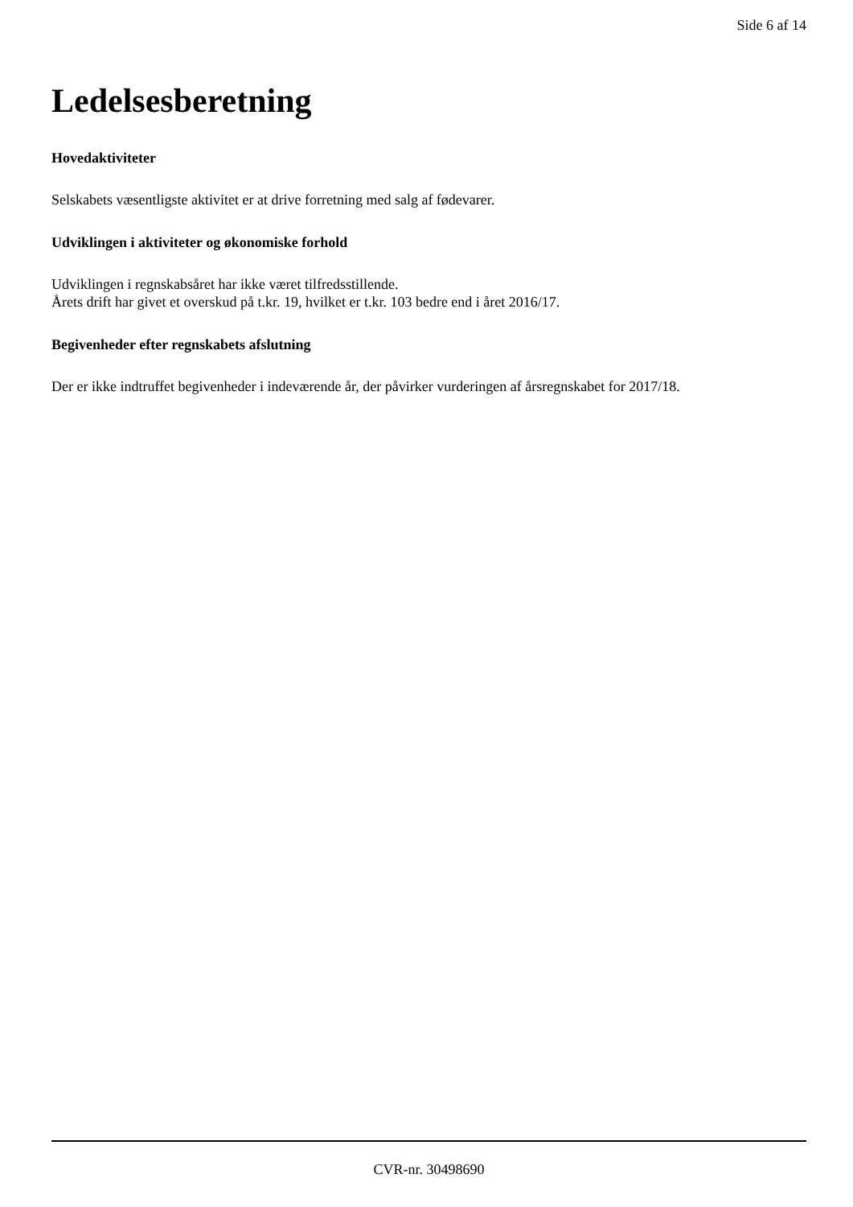Side 6 af 14
Ledelsesberetning
Hovedaktiviteter
Selskabets væsentligste aktivitet er at drive forretning med salg af fødevarer.
Udviklingen i aktiviteter og økonomiske forhold
Udviklingen i regnskabsåret har ikke været tilfredsstillende.
Årets drift har givet et overskud på t.kr. 19, hvilket er t.kr. 103 bedre end i året 2016/17.
Begivenheder efter regnskabets afslutning
Der er ikke indtruffet begivenheder i indeværende år, der påvirker vurderingen af årsregnskabet for 2017/18.
CVR-nr. 30498690